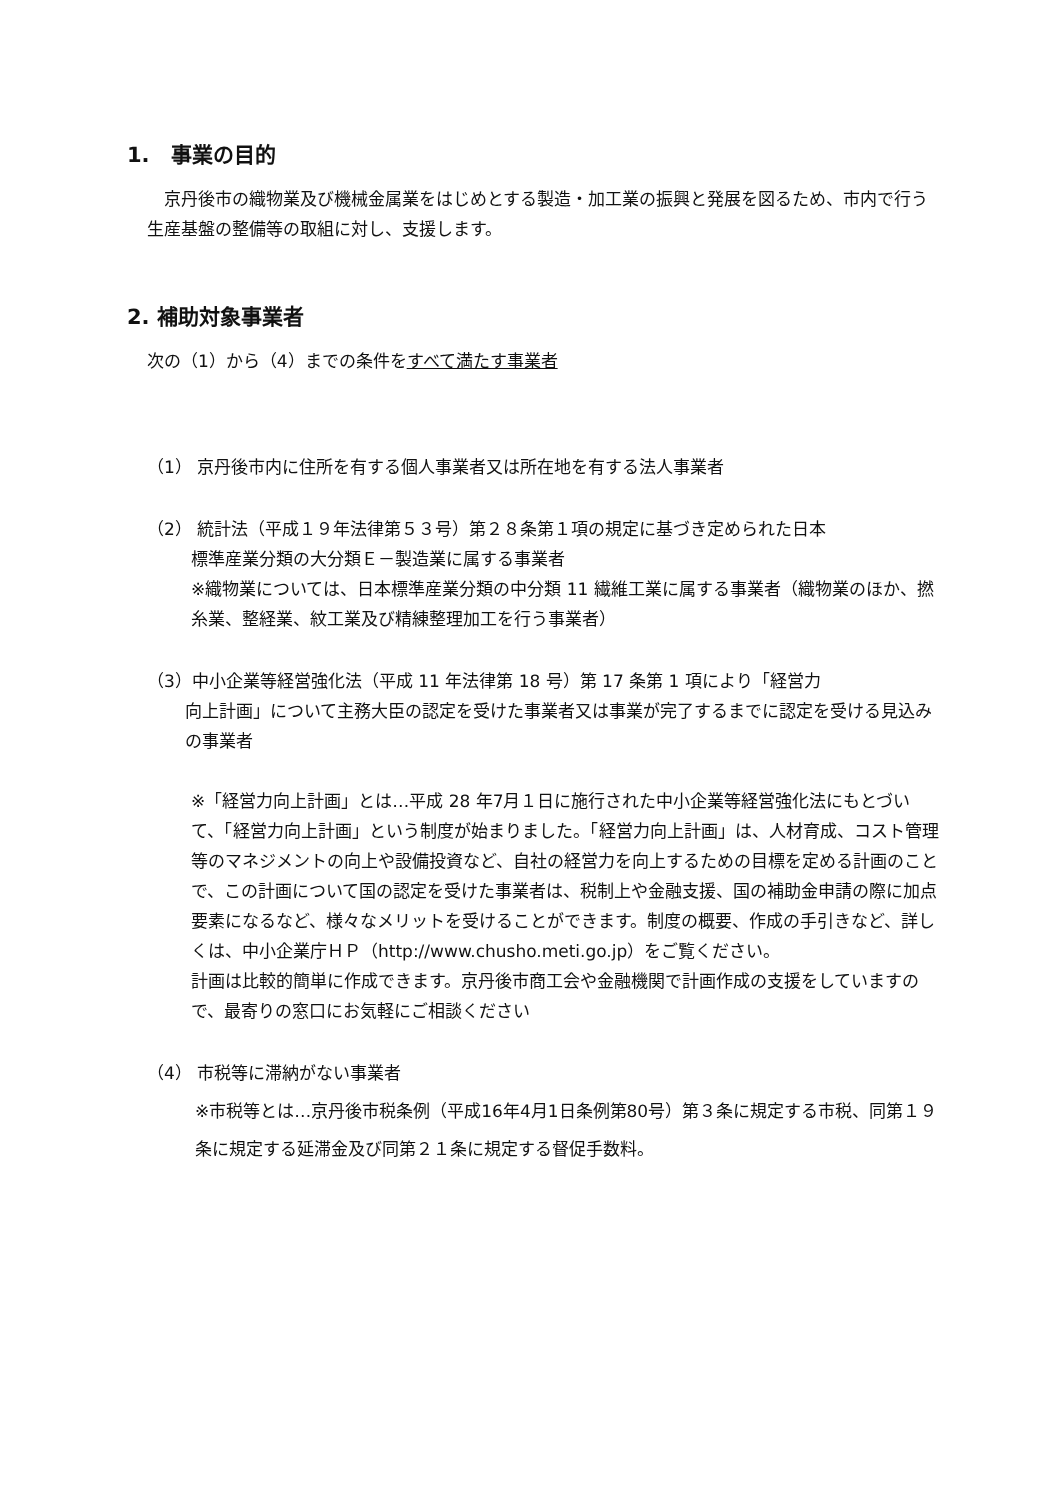1.　事業の目的
　京丹後市の織物業及び機械金属業をはじめとする製造・加工業の振興と発展を図るため、市内で行う生産基盤の整備等の取組に対し、支援します。
2. 補助対象事業者
次の（1）から（4）までの条件をすべて満たす事業者
（1） 京丹後市内に住所を有する個人事業者又は所在地を有する法人事業者
（2） 統計法（平成１９年法律第５３号）第２８条第１項の規定に基づき定められた日本
標準産業分類の大分類Ｅ－製造業に属する事業者
※織物業については、日本標準産業分類の中分類 11 繊維工業に属する事業者（織物業のほか、撚糸業、整経業、紋工業及び精練整理加工を行う事業者）
（3）中小企業等経営強化法（平成 11 年法律第 18 号）第 17 条第 1 項により「経営力
向上計画」について主務大臣の認定を受けた事業者又は事業が完了するまでに認定を受ける見込みの事業者
※「経営力向上計画」とは…平成 28 年7月１日に施行された中小企業等経営強化法にもとづいて、「経営力向上計画」という制度が始まりました。「経営力向上計画」は、人材育成、コスト管理等のマネジメントの向上や設備投資など、自社の経営力を向上するための目標を定める計画のことで、この計画について国の認定を受けた事業者は、税制上や金融支援、国の補助金申請の際に加点要素になるなど、様々なメリットを受けることができます。制度の概要、作成の手引きなど、詳しくは、中小企業庁ＨＰ（http://www.chusho.meti.go.jp）をご覧ください。
計画は比較的簡単に作成できます。京丹後市商工会や金融機関で計画作成の支援をしていますので、最寄りの窓口にお気軽にご相談ください
（4） 市税等に滞納がない事業者
※市税等とは…京丹後市税条例（平成16年4月1日条例第80号）第３条に規定する市税、同第１９条に規定する延滞金及び同第２１条に規定する督促手数料。